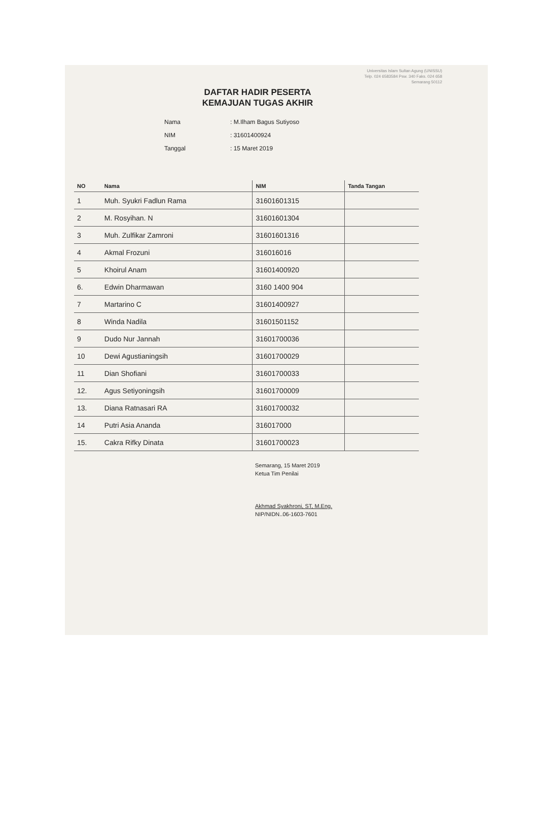Universitas Islam Sultan Agung (UNISSU)
Telp. 024 6583584 Psw. 340 Faks. 024 658
Semarang 50112
DAFTAR HADIR PESERTA
KEMAJUAN TUGAS AKHIR
Nama: M.Ilham Bagus Sutiyoso
NIM: 31601400924
Tanggal: 15 Maret 2019
| NO | Nama | NIM | Tanda Tangan |
| --- | --- | --- | --- |
| 1 | Muh. Syukri Fadlun Rama | 31601601315 | |
| 2 | M. Rosyihan. N | 31601601304 | |
| 3 | Muh. Zulfikar Zamroni | 31601601316 | |
| 4 | Akmal Frozuni | 316016016 | |
| 5 | Khoirul Anam | 31601400920 | |
| 6. | Edwin Dharmawan | 3160 1400 904 | |
| 7 | Martarino C | 31601400927 | |
| 8 | Winda Nadila | 31601501152 | |
| 9 | Dudo Nur Jannah | 31601700036 | |
| 10 | Dewi Agustianingsih | 31601700029 | |
| 11 | Dian Shofiani | 31601700033 | |
| 12. | Agus Setiyoningsih | 31601700009 | |
| 13. | Diana Ratnasari RA | 31601700032 | |
| 14 | Putri Asia Ananda | 316017000 | |
| 15. | Cakra Rifky Dinata | 31601700023 | |
Semarang, 15 Maret 2019
Ketua Tim Penilai
Akhmad Syakhroni, ST, M.Eng.
NIP/NIDN..06-1603-7601